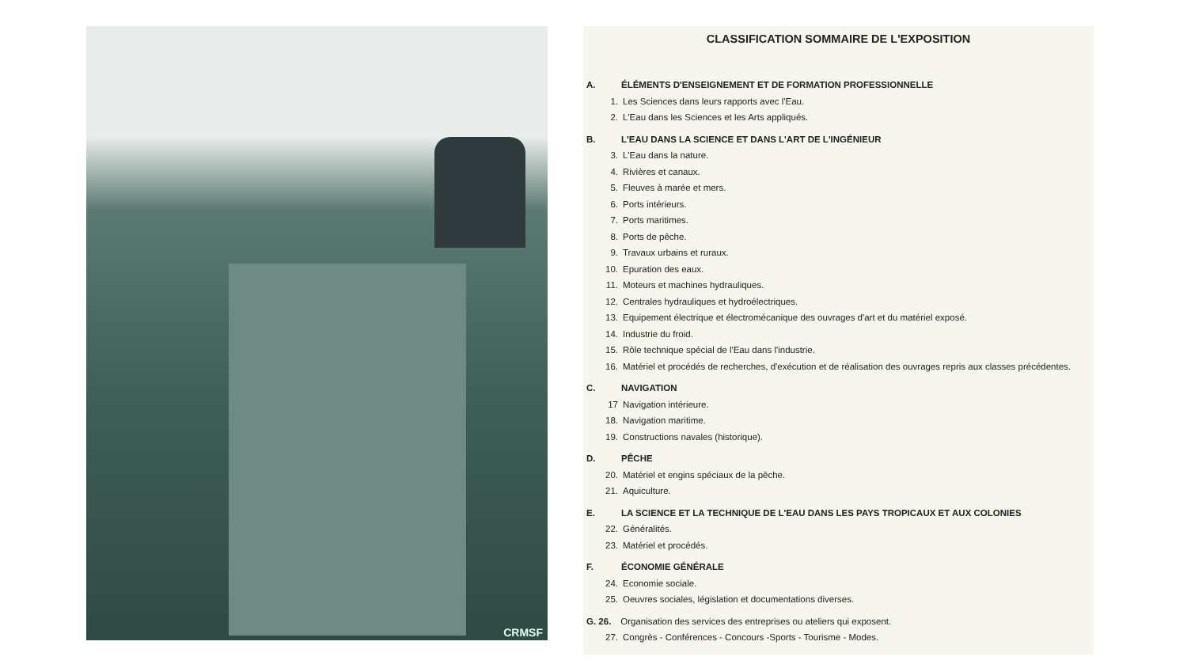CRMSF
CLASSIFICATION SOMMAIRE DE L'EXPOSITION
A. ÉLÉMENTS D'ENSEIGNEMENT ET DE FORMATION PROFESSIONNELLE
1. Les Sciences dans leurs rapports avec l'Eau.
2. L'Eau dans les Sciences et les Arts appliqués.
B. L'EAU DANS LA SCIENCE ET DANS L'ART DE L'INGÉNIEUR
3. L'Eau dans la nature.
4. Rivières et canaux.
5. Fleuves à marée et mers.
6. Ports intérieurs.
7. Ports maritimes.
8. Ports de pêche.
9. Travaux urbains et ruraux.
10. Epuration des eaux.
11. Moteurs et machines hydrauliques.
12. Centrales hydrauliques et hydroélectriques.
13. Equipement électrique et électromécanique des ouvrages d'art et du matériel exposé.
14. Industrie du froid.
15. Rôle technique spécial de l'Eau dans l'industrie.
16. Matériel et procédés de recherches, d'exécution et de réalisation des ouvrages repris aux classes précédentes.
C. NAVIGATION
17 Navigation intérieure.
18. Navigation maritime.
19. Constructions navales (historique).
D. PÊCHE
20. Matériel et engins spéciaux de la pêche.
21. Aquiculture.
E. LA SCIENCE ET LA TECHNIQUE DE L'EAU DANS LES PAYS TROPICAUX ET AUX COLONIES
22. Généralités.
23. Matériel et procédés.
F. ÉCONOMIE GÉNÉRALE
24. Economie sociale.
25. Oeuvres sociales, législation et documentations diverses.
G. 26. Organisation des services des entreprises ou ateliers qui exposent.
27. Congrès - Conférences - Concours -Sports - Tourisme - Modes.